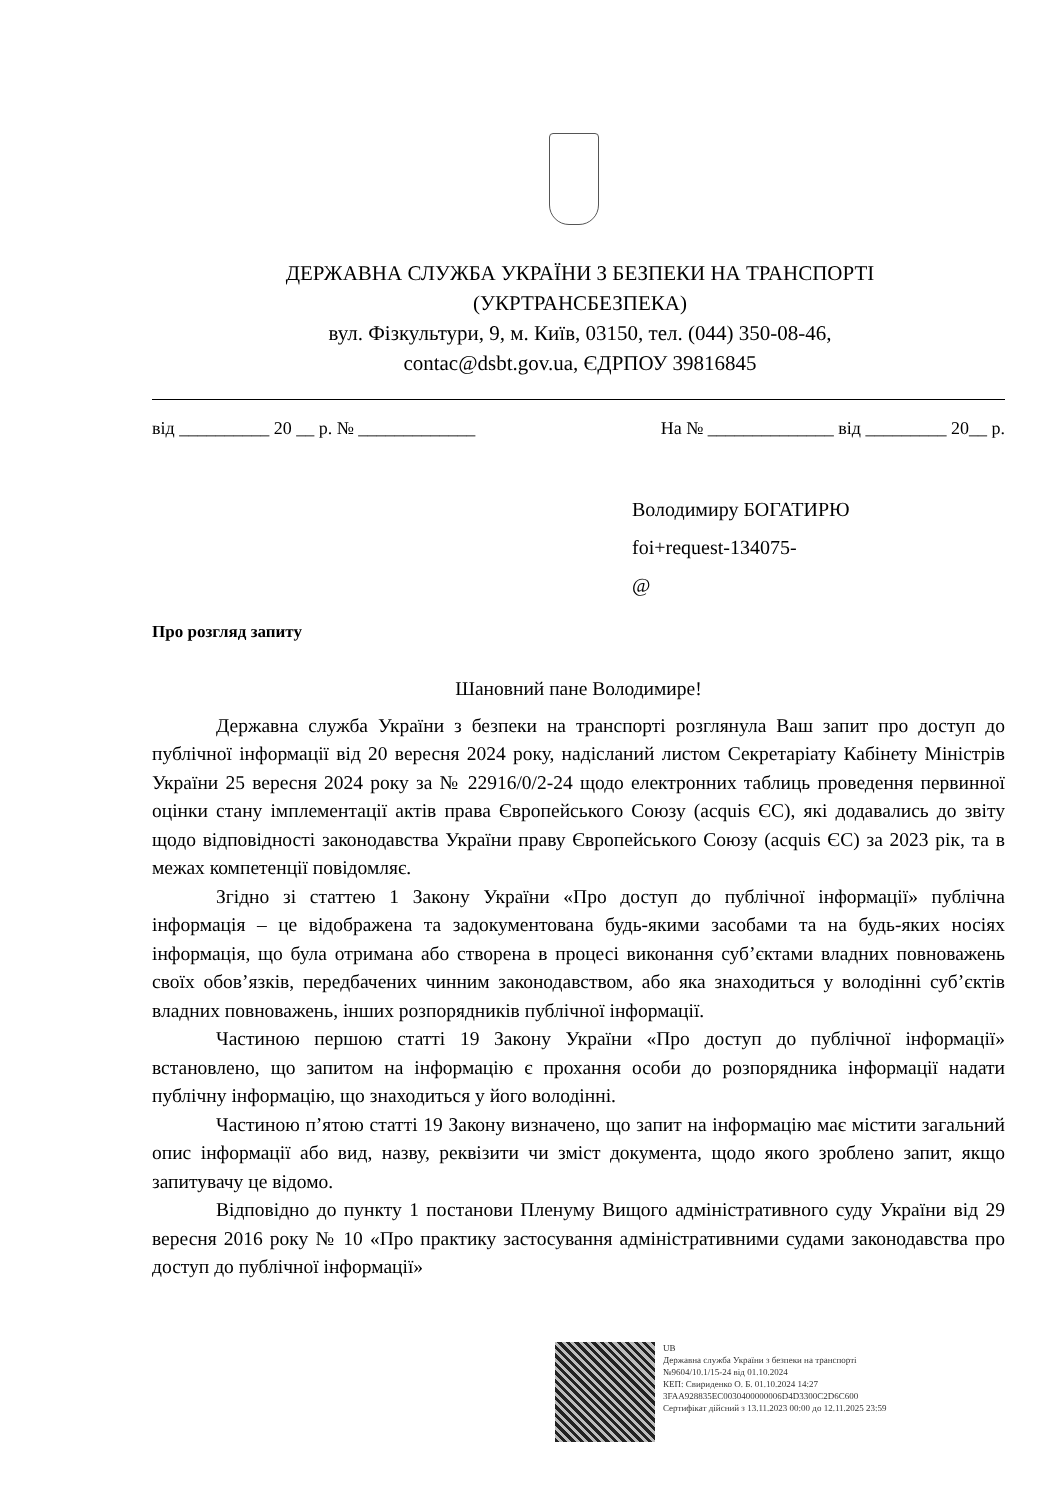ДЕРЖАВНА СЛУЖБА УКРАЇНИ З БЕЗПЕКИ НА ТРАНСПОРТІ
(УКРТРАНСБЕЗПЕКА)
вул. Фізкультури, 9, м. Київ, 03150, тел. (044) 350-08-46,
contac@dsbt.gov.ua, ЄДРПОУ 39816845
від __________ 20 __ р. № _____________ На № ______________ від _________ 20__ р.
Володимиру БОГАТИРЮ
foi+request-134075-
@
Про розгляд запиту
Шановний пане Володимире!
Державна служба України з безпеки на транспорті розглянула Ваш запит про доступ до публічної інформації від 20 вересня 2024 року, надісланий листом Секретаріату Кабінету Міністрів України 25 вересня 2024 року за № 22916/0/2-24 щодо електронних таблиць проведення первинної оцінки стану імплементації актів права Європейського Союзу (acquis ЄС), які додавались до звіту щодо відповідності законодавства України праву Європейського Союзу (acquis ЄС) за 2023 рік, та в межах компетенції повідомляє.
Згідно зі статтею 1 Закону України «Про доступ до публічної інформації» публічна інформація – це відображена та задокументована будь-якими засобами та на будь-яких носіях інформація, що була отримана або створена в процесі виконання суб’єктами владних повноважень своїх обов’язків, передбачених чинним законодавством, або яка знаходиться у володінні суб’єктів владних повноважень, інших розпорядників публічної інформації.
Частиною першою статті 19 Закону України «Про доступ до публічної інформації» встановлено, що запитом на інформацію є прохання особи до розпорядника інформації надати публічну інформацію, що знаходиться у його володінні.
Частиною п’ятою статті 19 Закону визначено, що запит на інформацію має містити загальний опис інформації або вид, назву, реквізити чи зміст документа, щодо якого зроблено запит, якщо запитувачу це відомо.
Відповідно до пункту 1 постанови Пленуму Вищого адміністративного суду України від 29 вересня 2016 року № 10 «Про практику застосування адміністративними судами законодавства про доступ до публічної інформації»
UB
Державна служба України з безпеки на транспорті
№9604/10.1/15-24 від 01.10.2024
КЕП: Свириденко О. Б. 01.10.2024 14:27
3FAA928835EC0030400000006D4D3300C2D6C600
Сертифікат дійсний з 13.11.2023 00:00 до 12.11.2025 23:59